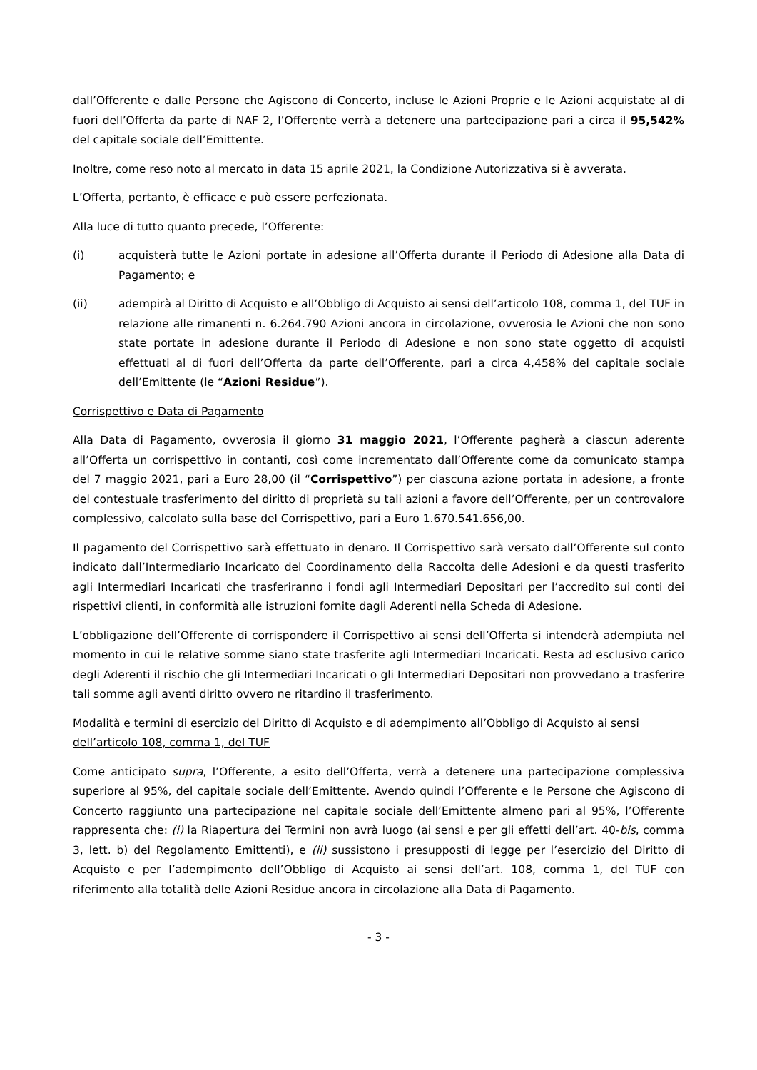dall’Offerente e dalle Persone che Agiscono di Concerto, incluse le Azioni Proprie e le Azioni acquistate al di fuori dell’Offerta da parte di NAF 2, l’Offerente verrà a detenere una partecipazione pari a circa il 95,542% del capitale sociale dell’Emittente.
Inoltre, come reso noto al mercato in data 15 aprile 2021, la Condizione Autorizzativa si è avverata.
L’Offerta, pertanto, è efficace e può essere perfezionata.
Alla luce di tutto quanto precede, l’Offerente:
(i) acquisterà tutte le Azioni portate in adesione all’Offerta durante il Periodo di Adesione alla Data di Pagamento; e
(ii) adempirà al Diritto di Acquisto e all’Obbligo di Acquisto ai sensi dell’articolo 108, comma 1, del TUF in relazione alle rimanenti n. 6.264.790 Azioni ancora in circolazione, ovverosia le Azioni che non sono state portate in adesione durante il Periodo di Adesione e non sono state oggetto di acquisti effettuati al di fuori dell’Offerta da parte dell’Offerente, pari a circa 4,458% del capitale sociale dell’Emittente (le “Azioni Residue”).
Corrispettivo e Data di Pagamento
Alla Data di Pagamento, ovverosia il giorno 31 maggio 2021, l’Offerente pagherà a ciascun aderente all’Offerta un corrispettivo in contanti, così come incrementato dall’Offerente come da comunicato stampa del 7 maggio 2021, pari a Euro 28,00 (il “Corrispettivo”) per ciascuna azione portata in adesione, a fronte del contestuale trasferimento del diritto di proprietà su tali azioni a favore dell’Offerente, per un controvalore complessivo, calcolato sulla base del Corrispettivo, pari a Euro 1.670.541.656,00.
Il pagamento del Corrispettivo sarà effettuato in denaro. Il Corrispettivo sarà versato dall’Offerente sul conto indicato dall’Intermediario Incaricato del Coordinamento della Raccolta delle Adesioni e da questi trasferito agli Intermediari Incaricati che trasferiranno i fondi agli Intermediari Depositari per l’accredito sui conti dei rispettivi clienti, in conformità alle istruzioni fornite dagli Aderenti nella Scheda di Adesione.
L’obbligazione dell’Offerente di corrispondere il Corrispettivo ai sensi dell’Offerta si intenderà adempiuta nel momento in cui le relative somme siano state trasferite agli Intermediari Incaricati. Resta ad esclusivo carico degli Aderenti il rischio che gli Intermediari Incaricati o gli Intermediari Depositari non provvedano a trasferire tali somme agli aventi diritto ovvero ne ritardino il trasferimento.
Modalità e termini di esercizio del Diritto di Acquisto e di adempimento all’Obbligo di Acquisto ai sensi dell’articolo 108, comma 1, del TUF
Come anticipato supra, l’Offerente, a esito dell’Offerta, verrà a detenere una partecipazione complessiva superiore al 95%, del capitale sociale dell’Emittente. Avendo quindi l’Offerente e le Persone che Agiscono di Concerto raggiunto una partecipazione nel capitale sociale dell’Emittente almeno pari al 95%, l’Offerente rappresenta che: (i) la Riapertura dei Termini non avrà luogo (ai sensi e per gli effetti dell’art. 40-bis, comma 3, lett. b) del Regolamento Emittenti), e (ii) sussistono i presupposti di legge per l’esercizio del Diritto di Acquisto e per l’adempimento dell’Obbligo di Acquisto ai sensi dell’art. 108, comma 1, del TUF con riferimento alla totalità delle Azioni Residue ancora in circolazione alla Data di Pagamento.
- 3 -